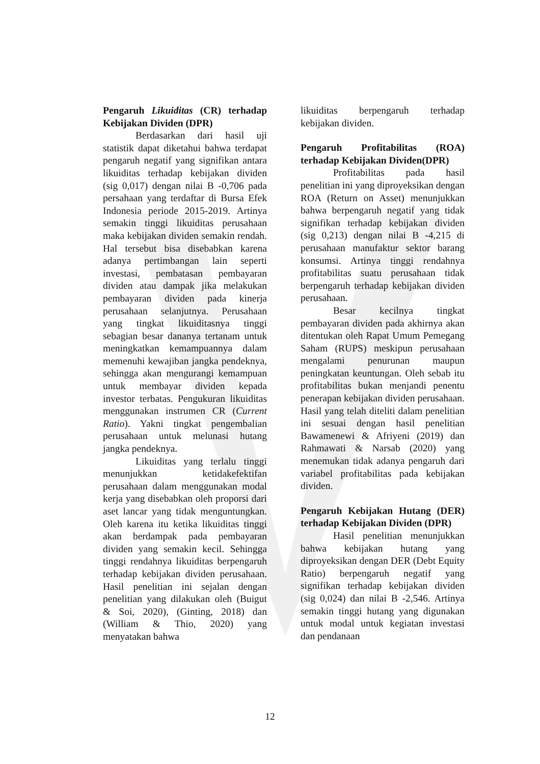Pengaruh Likuiditas (CR) terhadap Kebijakan Dividen (DPR)
Berdasarkan dari hasil uji statistik dapat diketahui bahwa terdapat pengaruh negatif yang signifikan antara likuiditas terhadap kebijakan dividen (sig 0,017) dengan nilai B -0,706 pada persahaan yang terdaftar di Bursa Efek Indonesia periode 2015-2019. Artinya semakin tinggi likuiditas perusahaan maka kebijakan dividen semakin rendah. Hal tersebut bisa disebabkan karena adanya pertimbangan lain seperti investasi, pembatasan pembayaran dividen atau dampak jika melakukan pembayaran dividen pada kinerja perusahaan selanjutnya. Perusahaan yang tingkat likuiditasnya tinggi sebagian besar dananya tertanam untuk meningkatkan kemampuannya dalam memenuhi kewajiban jangka pendeknya, sehingga akan mengurangi kemampuan untuk membayar dividen kepada investor terbatas. Pengukuran likuiditas menggunakan instrumen CR (Current Ratio). Yakni tingkat pengembalian perusahaan untuk melunasi hutang jangka pendeknya.
Likuiditas yang terlalu tinggi menunjukkan ketidakefektifan perusahaan dalam menggunakan modal kerja yang disebabkan oleh proporsi dari aset lancar yang tidak menguntungkan. Oleh karena itu ketika likuiditas tinggi akan berdampak pada pembayaran dividen yang semakin kecil. Sehingga tinggi rendahnya likuiditas berpengaruh terhadap kebijakan dividen perusahaan. Hasil penelitian ini sejalan dengan penelitian yang dilakukan oleh (Buigut & Soi, 2020), (Ginting, 2018) dan (William & Thio, 2020) yang menyatakan bahwa
likuiditas berpengaruh terhadap kebijakan dividen.
Pengaruh Profitabilitas (ROA) terhadap Kebijakan Dividen(DPR)
Profitabilitas pada hasil penelitian ini yang diproyeksikan dengan ROA (Return on Asset) menunjukkan bahwa berpengaruh negatif yang tidak signifikan terhadap kebijakan dividen (sig 0,213) dengan nilai B -4,215 di perusahaan manufaktur sektor barang konsumsi. Artinya tinggi rendahnya profitabilitas suatu perusahaan tidak berpengaruh terhadap kebijakan dividen perusahaan.
Besar kecilnya tingkat pembayaran dividen pada akhirnya akan ditentukan oleh Rapat Umum Pemegang Saham (RUPS) meskipun perusahaan mengalami penurunan maupun peningkatan keuntungan. Oleh sebab itu profitabilitas bukan menjandi penentu penerapan kebijakan dividen perusahaan. Hasil yang telah diteliti dalam penelitian ini sesuai dengan hasil penelitian Bawamenewi & Afriyeni (2019) dan Rahmawati & Narsab (2020) yang menemukan tidak adanya pengaruh dari variabel profitabilitas pada kebijakan dividen.
Pengaruh Kebijakan Hutang (DER) terhadap Kebijakan Dividen (DPR)
Hasil penelitian menunjukkan bahwa kebijakan hutang yang diproyeksikan dengan DER (Debt Equity Ratio) berpengaruh negatif yang signifikan terhadap kebijakan dividen (sig 0,024) dan nilai B -2,546. Artinya semakin tinggi hutang yang digunakan untuk modal untuk kegiatan investasi dan pendanaan
12